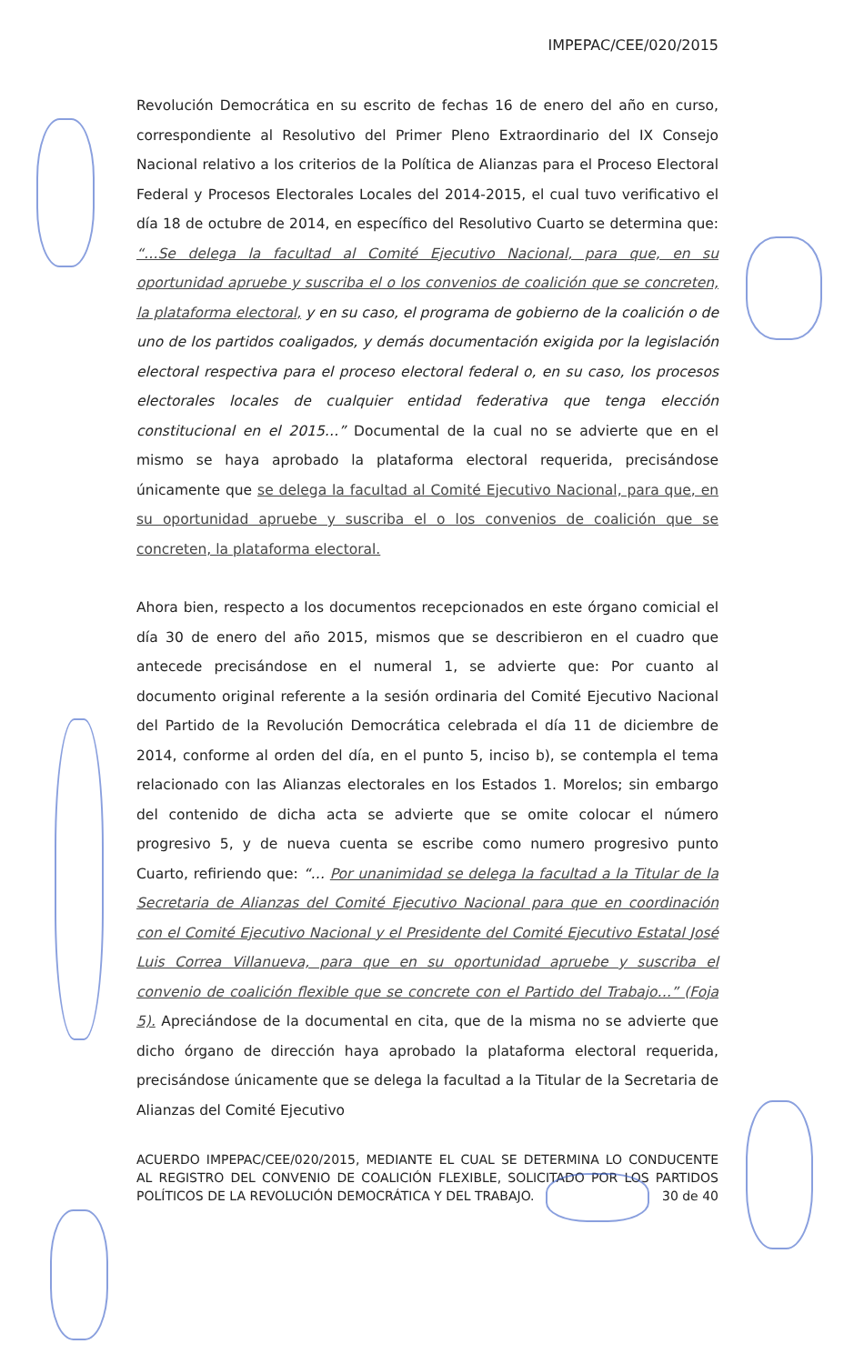IMPEPAC/CEE/020/2015
Revolución Democrática en su escrito de fechas 16 de enero del año en curso, correspondiente al Resolutivo del Primer Pleno Extraordinario del IX Consejo Nacional relativo a los criterios de la Política de Alianzas para el Proceso Electoral Federal y Procesos Electorales Locales del 2014-2015, el cual tuvo verificativo el día 18 de octubre de 2014, en específico del Resolutivo Cuarto se determina que: “…Se delega la facultad al Comité Ejecutivo Nacional, para que, en su oportunidad apruebe y suscriba el o los convenios de coalición que se concreten, la plataforma electoral, y en su caso, el programa de gobierno de la coalición o de uno de los partidos coaligados, y demás documentación exigida por la legislación electoral respectiva para el proceso electoral federal o, en su caso, los procesos electorales locales de cualquier entidad federativa que tenga elección constitucional en el 2015…” Documental de la cual no se advierte que en el mismo se haya aprobado la plataforma electoral requerida, precisándose únicamente que se delega la facultad al Comité Ejecutivo Nacional, para que, en su oportunidad apruebe y suscriba el o los convenios de coalición que se concreten, la plataforma electoral.
Ahora bien, respecto a los documentos recepcionados en este órgano comicial el día 30 de enero del año 2015, mismos que se describieron en el cuadro que antecede precisándose en el numeral 1, se advierte que: Por cuanto al documento original referente a la sesión ordinaria del Comité Ejecutivo Nacional del Partido de la Revolución Democrática celebrada el día 11 de diciembre de 2014, conforme al orden del día, en el punto 5, inciso b), se contempla el tema relacionado con las Alianzas electorales en los Estados 1. Morelos; sin embargo del contenido de dicha acta se advierte que se omite colocar el número progresivo 5, y de nueva cuenta se escribe como numero progresivo punto Cuarto, refiriendo que: “… Por unanimidad se delega la facultad a la Titular de la Secretaria de Alianzas del Comité Ejecutivo Nacional para que en coordinación con el Comité Ejecutivo Nacional y el Presidente del Comité Ejecutivo Estatal José Luis Correa Villanueva, para que en su oportunidad apruebe y suscriba el convenio de coalición flexible que se concrete con el Partido del Trabajo…” (Foja 5). Apreciándose de la documental en cita, que de la misma no se advierte que dicho órgano de dirección haya aprobado la plataforma electoral requerida, precisándose únicamente que se delega la facultad a la Titular de la Secretaria de Alianzas del Comité Ejecutivo
ACUERDO IMPEPAC/CEE/020/2015, MEDIANTE EL CUAL SE DETERMINA LO CONDUCENTE AL REGISTRO DEL CONVENIO DE COALICIÓN FLEXIBLE, SOLICITADO POR LOS PARTIDOS POLÍTICOS DE LA REVOLUCIÓN DEMOCRÁTICA Y DEL TRABAJO. 30 de 40